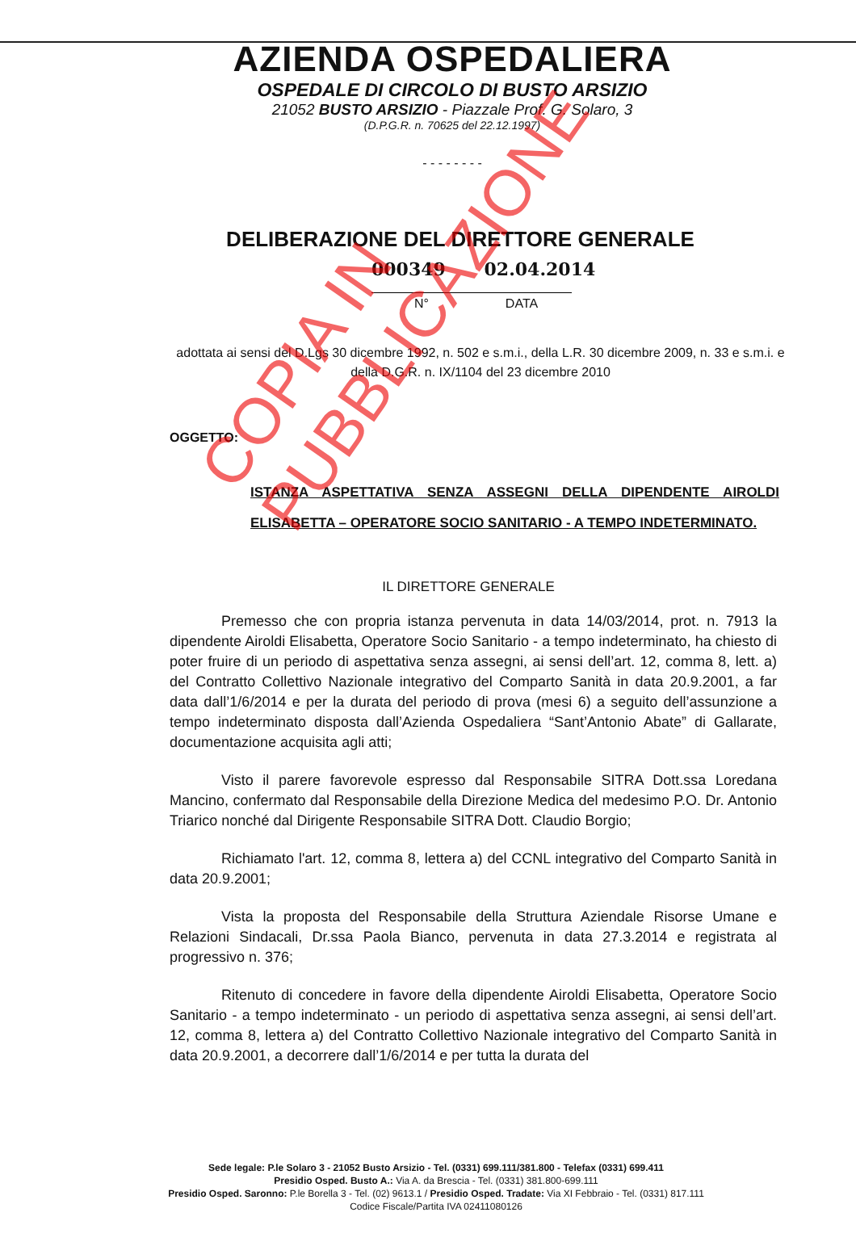AZIENDA OSPEDALIERA
OSPEDALE DI CIRCOLO DI BUSTO ARSIZIO
21052 BUSTO ARSIZIO - Piazzale Prof. G. Solaro, 3
(D.P.G.R. n. 70625 del 22.12.1997)
- - - - - - - -
DELIBERAZIONE DEL DIRETTORE GENERALE
000349 02.04.2014
N° DATA
adottata ai sensi del D.Lgs 30 dicembre 1992, n. 502 e s.m.i., della L.R. 30 dicembre 2009, n. 33 e s.m.i. e della D.G.R. n. IX/1104 del 23 dicembre 2010
OGGETTO:
ISTANZA ASPETTATIVA SENZA ASSEGNI DELLA DIPENDENTE AIROLDI ELISABETTA – OPERATORE SOCIO SANITARIO - A TEMPO INDETERMINATO.
IL DIRETTORE GENERALE
Premesso che con propria istanza pervenuta in data 14/03/2014, prot. n. 7913 la dipendente Airoldi Elisabetta, Operatore Socio Sanitario - a tempo indeterminato, ha chiesto di poter fruire di un periodo di aspettativa senza assegni, ai sensi dell’art. 12, comma 8, lett. a) del Contratto Collettivo Nazionale integrativo del Comparto Sanità in data 20.9.2001, a far data dall’1/6/2014 e per la durata del periodo di prova (mesi 6) a seguito dell’assunzione a tempo indeterminato disposta dall’Azienda Ospedaliera “Sant’Antonio Abate” di Gallarate, documentazione acquisita agli atti;
Visto il parere favorevole espresso dal Responsabile SITRA Dott.ssa Loredana Mancino, confermato dal Responsabile della Direzione Medica del medesimo P.O. Dr. Antonio Triarico nonché dal Dirigente Responsabile SITRA Dott. Claudio Borgio;
Richiamato l'art. 12, comma 8, lettera a) del CCNL integrativo del Comparto Sanità in data 20.9.2001;
Vista la proposta del Responsabile della Struttura Aziendale Risorse Umane e Relazioni Sindacali, Dr.ssa Paola Bianco, pervenuta in data 27.3.2014 e registrata al progressivo n. 376;
Ritenuto di concedere in favore della dipendente Airoldi Elisabetta, Operatore Socio Sanitario - a tempo indeterminato - un periodo di aspettativa senza assegni, ai sensi dell’art. 12, comma 8, lettera a) del Contratto Collettivo Nazionale integrativo del Comparto Sanità in data 20.9.2001, a decorrere dall’1/6/2014 e per tutta la durata del
Sede legale: P.le Solaro 3 - 21052 Busto Arsizio - Tel. (0331) 699.111/381.800 - Telefax (0331) 699.411
Presidio Osped. Busto A.: Via A. da Brescia - Tel. (0331) 381.800-699.111
Presidio Osped. Saronno: P.le Borella 3 - Tel. (02) 9613.1 / Presidio Osped. Tradate: Via XI Febbraio - Tel. (0331) 817.111
Codice Fiscale/Partita IVA 02411080126
COPIA IN PUBBLICAZIONE